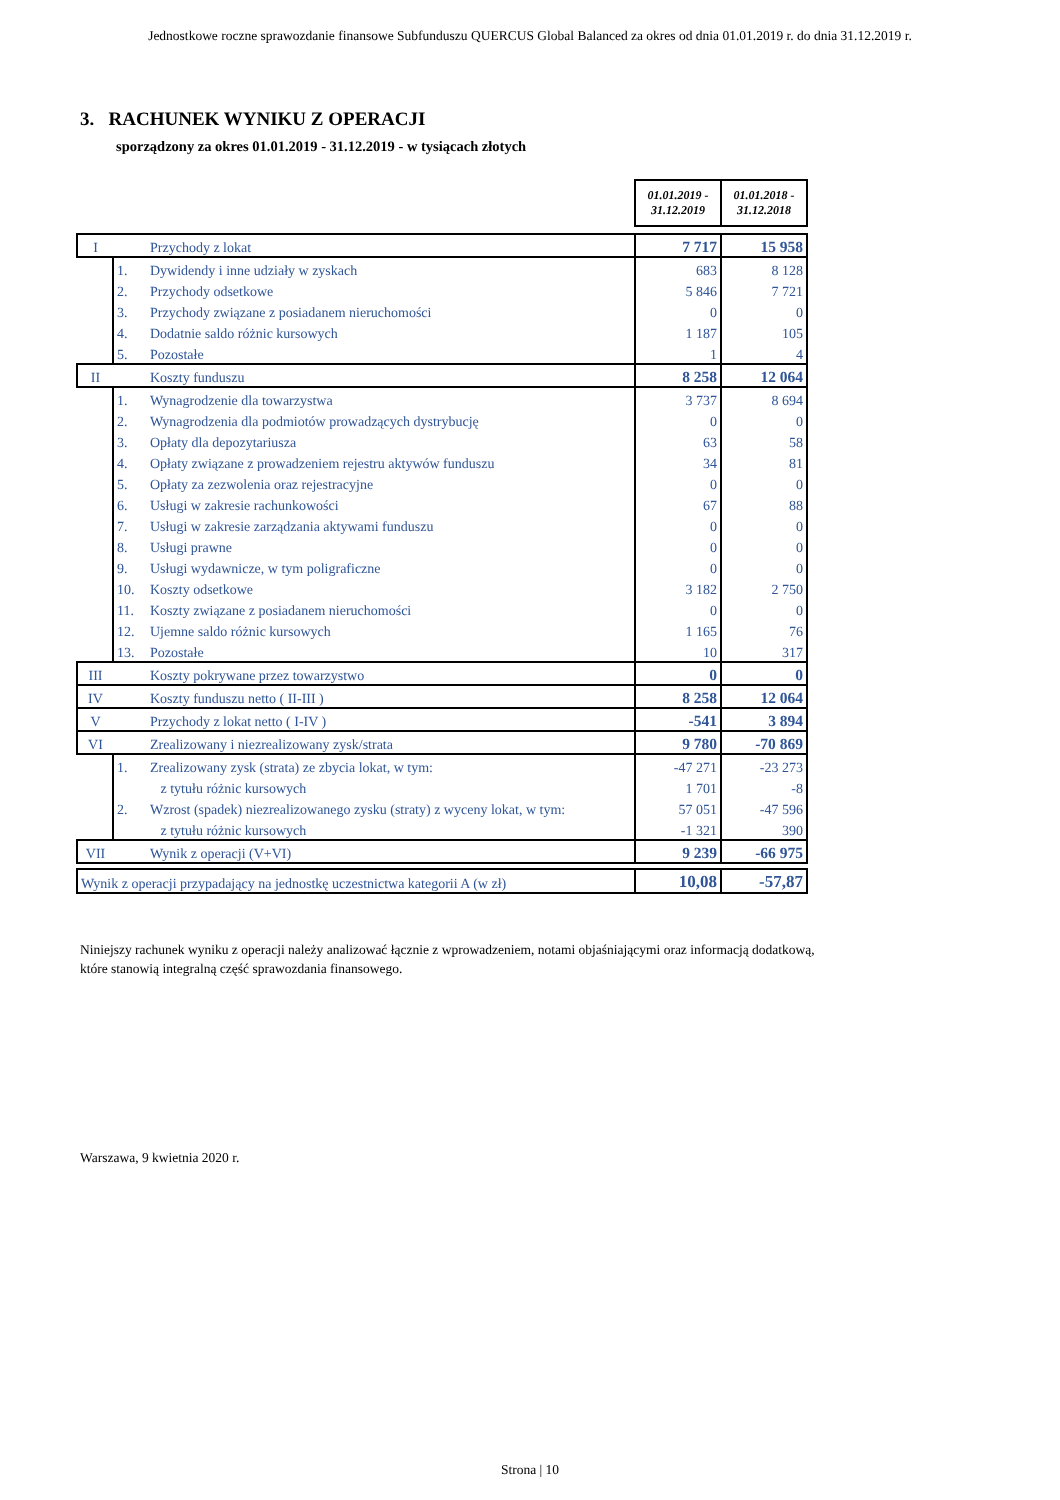Jednostkowe roczne sprawozdanie finansowe Subfunduszu QUERCUS Global Balanced za okres od dnia 01.01.2019 r. do dnia 31.12.2019 r.
3. RACHUNEK WYNIKU Z OPERACJI
sporządzony za okres 01.01.2019 - 31.12.2019 - w tysiącach złotych
| | | | 01.01.2019 - 31.12.2019 | 01.01.2018 - 31.12.2018 |
| I | | Przychody z lokat | 7 717 | 15 958 |
| | 1. | Dywidendy i inne udziały w zyskach | 683 | 8 128 |
| | 2. | Przychody odsetkowe | 5 846 | 7 721 |
| | 3. | Przychody związane z posiadanem nieruchomości | 0 | 0 |
| | 4. | Dodatnie saldo różnic kursowych | 1 187 | 105 |
| | 5. | Pozostałe | 1 | 4 |
| II | | Koszty funduszu | 8 258 | 12 064 |
| | 1. | Wynagrodzenie dla towarzystwa | 3 737 | 8 694 |
| | 2. | Wynagrodzenia dla podmiotów prowadzących dystrybucję | 0 | 0 |
| | 3. | Opłaty dla depozytariusza | 63 | 58 |
| | 4. | Opłaty związane z prowadzeniem rejestru aktywów funduszu | 34 | 81 |
| | 5. | Opłaty za zezwolenia oraz rejestracyjne | 0 | 0 |
| | 6. | Usługi w zakresie rachunkowości | 67 | 88 |
| | 7. | Usługi w zakresie zarządzania aktywami funduszu | 0 | 0 |
| | 8. | Usługi prawne | 0 | 0 |
| | 9. | Usługi wydawnicze, w tym poligraficzne | 0 | 0 |
| | 10. | Koszty odsetkowe | 3 182 | 2 750 |
| | 11. | Koszty związane z posiadanem nieruchomości | 0 | 0 |
| | 12. | Ujemne saldo różnic kursowych | 1 165 | 76 |
| | 13. | Pozostałe | 10 | 317 |
| III | | Koszty pokrywane przez towarzystwo | 0 | 0 |
| IV | | Koszty funduszu netto ( II-III ) | 8 258 | 12 064 |
| V | | Przychody z lokat netto ( I-IV ) | -541 | 3 894 |
| VI | | Zrealizowany i niezrealizowany zysk/strata | 9 780 | -70 869 |
| | 1. | Zrealizowany zysk (strata) ze zbycia lokat, w tym: | -47 271 | -23 273 |
| | | z tytułu różnic kursowych | 1 701 | -8 |
| | 2. | Wzrost (spadek) niezrealizowanego zysku (straty) z wyceny lokat, w tym: | 57 051 | -47 596 |
| | | z tytułu różnic kursowych | -1 321 | 390 |
| VII | | Wynik z operacji (V+VI) | 9 239 | -66 975 |
| Wynik z operacji przypadający na jednostkę uczestnictwa kategorii A (w zł) | | | 10,08 | -57,87 |
Niniejszy rachunek wyniku z operacji należy analizować łącznie z wprowadzeniem, notami objaśniającymi oraz informacją dodatkową,
które stanowią integralną część sprawozdania finansowego.
Warszawa, 9 kwietnia 2020 r.
Strona | 10